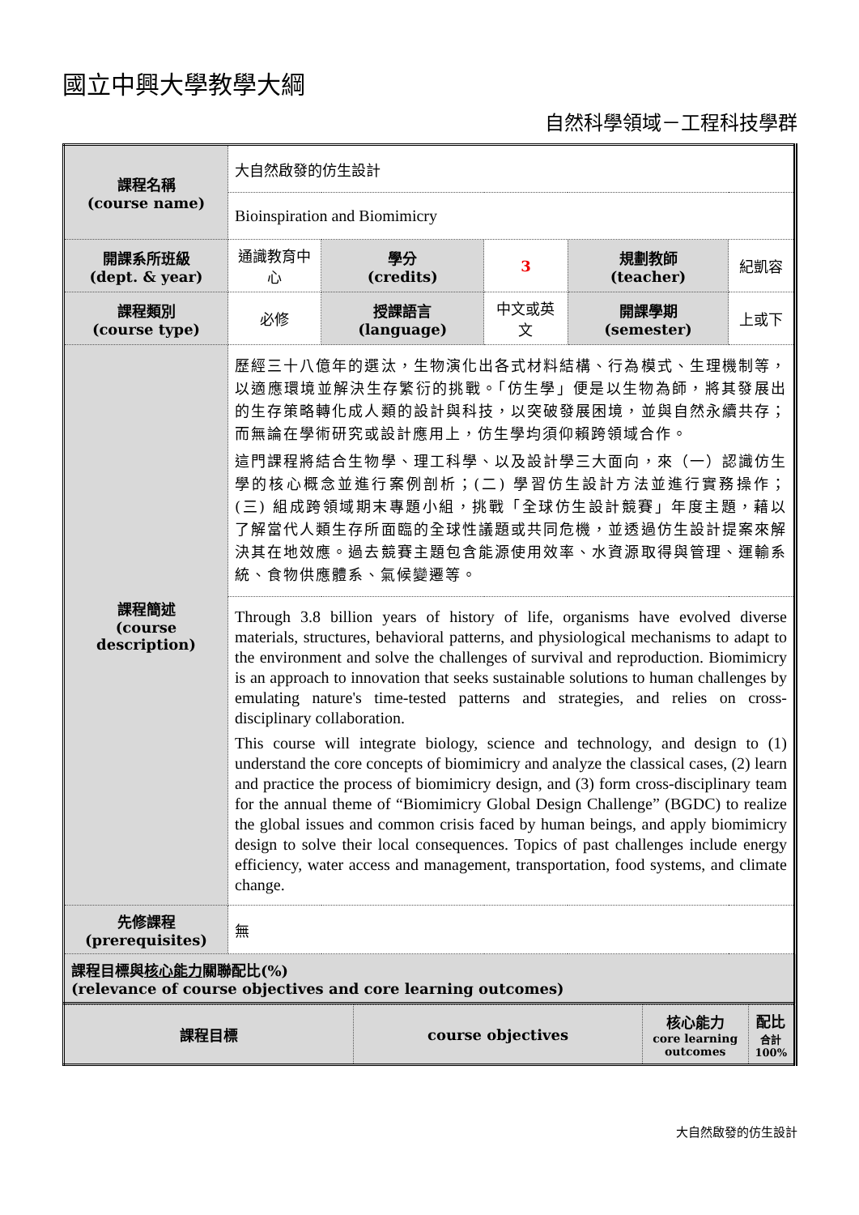國立中興大學教學大綱
自然科學領域－工程科技學群
| 課程名稱 (course name) | 大自然啟發的仿生設計 | | | | |
| | Bioinspiration and Biomimicry | | | | |
| 開課系所班級 (dept. & year) | 通識教育中心 | 學分 (credits) | 3 | 規劃教師 (teacher) | 紀凱容 |
| 課程類別 (course type) | 必修 | 授課語言 (language) | 中文或英文 | 開課學期 (semester) | 上或下 |
| 課程簡述 (course description) | 歷經三十八億年的選汰，生物演化出各式材料結構、行為模式、生理機制等，以適應環境並解決生存繁衍的挑戰。「仿生學」便是以生物為師，將其發展出的生存策略轉化成人類的設計與科技，以突破發展困境，並與自然永續共存；而無論在學術研究或設計應用上，仿生學均須仰賴跨領域合作。 這門課程將結合生物學、理工科學、以及設計學三大面向，來（一）認識仿生學的核心概念並進行案例剖析；(二) 學習仿生設計方法並進行實務操作；(三) 組成跨領域期末專題小組，挑戰「全球仿生設計競賽」年度主題，藉以了解當代人類生存所面臨的全球性議題或共同危機，並透過仿生設計提案來解決其在地效應。過去競賽主題包含能源使用效率、水資源取得與管理、運輸系統、食物供應體系、氣候變遷等。 | | | | |
| | Through 3.8 billion years of history of life, organisms have evolved diverse materials, structures, behavioral patterns, and physiological mechanisms to adapt to the environment and solve the challenges of survival and reproduction. Biomimicry is an approach to innovation that seeks sustainable solutions to human challenges by emulating nature's time-tested patterns and strategies, and relies on cross-disciplinary collaboration. This course will integrate biology, science and technology, and design to (1) understand the core concepts of biomimicry and analyze the classical cases, (2) learn and practice the process of biomimicry design, and (3) form cross-disciplinary team for the annual theme of “Biomimicry Global Design Challenge” (BGDC) to realize the global issues and common crisis faced by human beings, and apply biomimicry design to solve their local consequences. Topics of past challenges include energy efficiency, water access and management, transportation, food systems, and climate change. | | | | |
| 先修課程 (prerequisites) | 無 | | | | |
| 課程目標與 核心能力 關聯配比(%) (relevance of course objectives and core learning outcomes) | | | | | |
| 課程目標 | course objectives | 核心能力 core learning outcomes | 配比 合計 100% |
大自然啟發的仿生設計